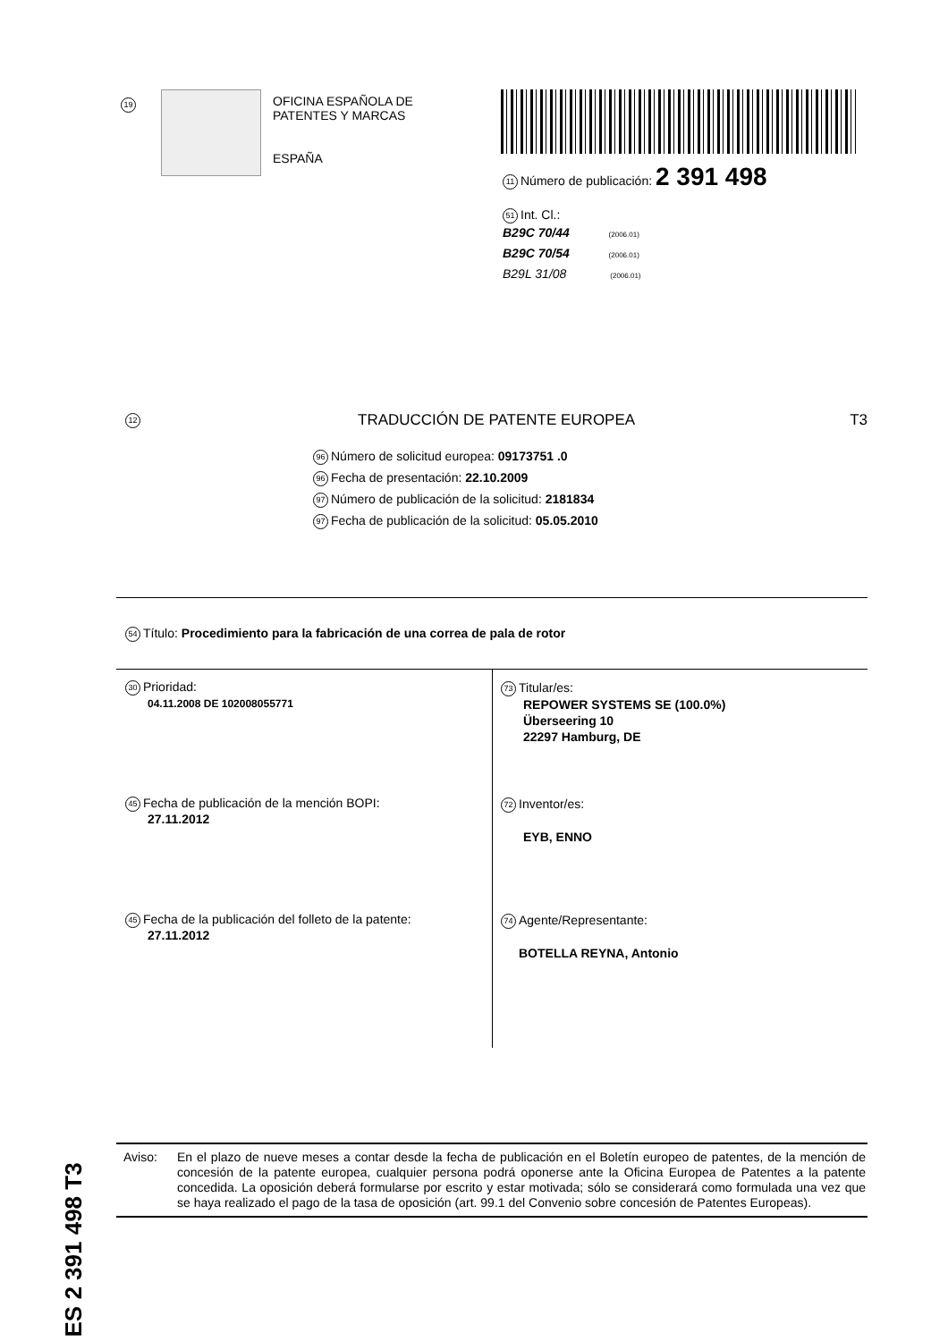19
OFICINA ESPAÑOLA DE
PATENTES Y MARCAS
ESPAÑA
11 Número de publicación: 2 391 498
51 Int. Cl.:
B29C 70/44 (2006.01)
B29C 70/54 (2006.01)
B29L 31/08 (2006.01)
12 TRADUCCIÓN DE PATENTE EUROPEA T3
96 Número de solicitud europea: 09173751 .0
96 Fecha de presentación: 22.10.2009
97 Número de publicación de la solicitud: 2181834
97 Fecha de publicación de la solicitud: 05.05.2010
54 Título: Procedimiento para la fabricación de una correa de pala de rotor
30 Prioridad:
04.11.2008 DE 102008055771
45 Fecha de publicación de la mención BOPI:
27.11.2012
45 Fecha de la publicación del folleto de la patente:
27.11.2012
73 Titular/es:
REPOWER SYSTEMS SE (100.0%)
Überseering 10
22297 Hamburg, DE
72 Inventor/es:
EYB, ENNO
74 Agente/Representante:
BOTELLA REYNA, Antonio
ES 2 391 498 T3
Aviso: En el plazo de nueve meses a contar desde la fecha de publicación en el Boletín europeo de patentes, de la mención de concesión de la patente europea, cualquier persona podrá oponerse ante la Oficina Europea de Patentes a la patente concedida. La oposición deberá formularse por escrito y estar motivada; sólo se considerará como formulada una vez que se haya realizado el pago de la tasa de oposición (art. 99.1 del Convenio sobre concesión de Patentes Europeas).